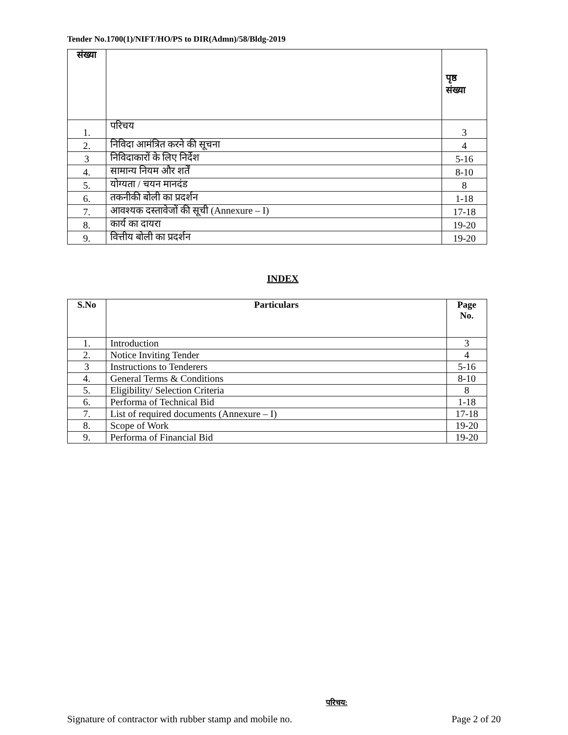Tender No.1700(1)/NIFT/HO/PS to DIR(Admn)/58/Bldg-2019
| संख्या | | पृष्ठ संख्या |
| --- | --- | --- |
| 1. | परिचय | 3 |
| 2. | निविदा आमंत्रित करने की सूचना | 4 |
| 3 | निविदाकारों के लिए निर्देश | 5-16 |
| 4. | सामान्य नियम और शर्तें | 8-10 |
| 5. | योग्यता / चयन मानदंड | 8 |
| 6. | तकनीकी बोली का प्रदर्शन | 1-18 |
| 7. | आवश्यक दस्तावेजों की सूची (Annexure – I) | 17-18 |
| 8. | कार्य का दायरा | 19-20 |
| 9. | वित्तीय बोली का प्रदर्शन | 19-20 |
INDEX
| S.No | Particulars | Page No. |
| --- | --- | --- |
| 1. | Introduction | 3 |
| 2. | Notice Inviting Tender | 4 |
| 3 | Instructions to Tenderers | 5-16 |
| 4. | General Terms & Conditions | 8-10 |
| 5. | Eligibility/ Selection Criteria | 8 |
| 6. | Performa of Technical Bid | 1-18 |
| 7. | List of required documents (Annexure – I) | 17-18 |
| 8. | Scope of Work | 19-20 |
| 9. | Performa of Financial Bid | 19-20 |
परिचय:
Signature of contractor with rubber stamp and mobile no. Page 2 of 20